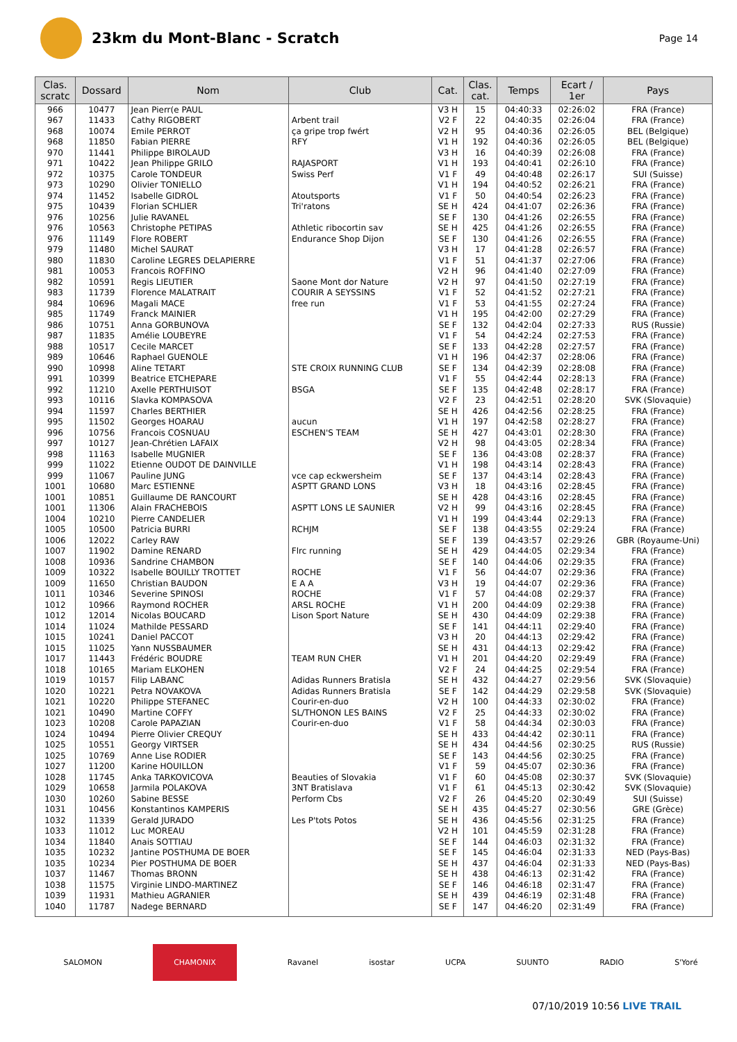23km du Mont-Blanc - Scratch
Page 14
| Clas. scratc | Dossard | Nom | Club | Cat. | Clas. cat. | Temps | Ecart / 1er | Pays |
| --- | --- | --- | --- | --- | --- | --- | --- | --- |
| 966 | 10477 | Jean Pierr(e PAUL | | V3 H | 15 | 04:40:33 | 02:26:02 | FRA (France) |
| 967 | 11433 | Cathy RIGOBERT | Arbent trail | V2 F | 22 | 04:40:35 | 02:26:04 | FRA (France) |
| 968 | 10074 | Emile PERROT | ça gripe trop fwért | V2 H | 95 | 04:40:36 | 02:26:05 | BEL (Belgique) |
| 968 | 11850 | Fabian PIERRE | RFY | V1 H | 192 | 04:40:36 | 02:26:05 | BEL (Belgique) |
| 970 | 11441 | Philippe BIROLAUD | | V3 H | 16 | 04:40:39 | 02:26:08 | FRA (France) |
| 971 | 10422 | Jean Philippe GRILO | RAJASPORT | V1 H | 193 | 04:40:41 | 02:26:10 | FRA (France) |
| 972 | 10375 | Carole TONDEUR | Swiss Perf | V1 F | 49 | 04:40:48 | 02:26:17 | SUI (Suisse) |
| 973 | 10290 | Olivier TONIELLO | | V1 H | 194 | 04:40:52 | 02:26:21 | FRA (France) |
| 974 | 11452 | Isabelle GIDROL | Atoutsports | V1 F | 50 | 04:40:54 | 02:26:23 | FRA (France) |
| 975 | 10439 | Florian SCHLIER | Tri'ratons | SE H | 424 | 04:41:07 | 02:26:36 | FRA (France) |
| 976 | 10256 | Julie RAVANEL | | SE F | 130 | 04:41:26 | 02:26:55 | FRA (France) |
| 976 | 10563 | Christophe PETIPAS | Athletic ribocortin sav | SE H | 425 | 04:41:26 | 02:26:55 | FRA (France) |
| 976 | 11149 | Flore ROBERT | Endurance Shop Dijon | SE F | 130 | 04:41:26 | 02:26:55 | FRA (France) |
| 979 | 11480 | Michel SAURAT | | V3 H | 17 | 04:41:28 | 02:26:57 | FRA (France) |
| 980 | 11830 | Caroline LEGRES DELAPIERRE | | V1 F | 51 | 04:41:37 | 02:27:06 | FRA (France) |
| 981 | 10053 | Francois ROFFINO | | V2 H | 96 | 04:41:40 | 02:27:09 | FRA (France) |
| 982 | 10591 | Regis LIEUTIER | Saone Mont dor Nature | V2 H | 97 | 04:41:50 | 02:27:19 | FRA (France) |
| 983 | 11739 | Florence MALATRAIT | COURIR A SEYSSINS | V1 F | 52 | 04:41:52 | 02:27:21 | FRA (France) |
| 984 | 10696 | Magali MACE | free run | V1 F | 53 | 04:41:55 | 02:27:24 | FRA (France) |
| 985 | 11749 | Franck MAINIER | | V1 H | 195 | 04:42:00 | 02:27:29 | FRA (France) |
| 986 | 10751 | Anna GORBUNOVA | | SE F | 132 | 04:42:04 | 02:27:33 | RUS (Russie) |
| 987 | 11835 | Amélie LOUBEYRE | | V1 F | 54 | 04:42:24 | 02:27:53 | FRA (France) |
| 988 | 10517 | Cecile MARCET | | SE F | 133 | 04:42:28 | 02:27:57 | FRA (France) |
| 989 | 10646 | Raphael GUENOLE | | V1 H | 196 | 04:42:37 | 02:28:06 | FRA (France) |
| 990 | 10998 | Aline TETART | STE CROIX RUNNING CLUB | SE F | 134 | 04:42:39 | 02:28:08 | FRA (France) |
| 991 | 10399 | Beatrice ETCHEPARE | | V1 F | 55 | 04:42:44 | 02:28:13 | FRA (France) |
| 992 | 11210 | Axelle PERTHUISOT | BSGA | SE F | 135 | 04:42:48 | 02:28:17 | FRA (France) |
| 993 | 10116 | Slavka KOMPASOVA | | V2 F | 23 | 04:42:51 | 02:28:20 | SVK (Slovaquie) |
| 994 | 11597 | Charles BERTHIER | | SE H | 426 | 04:42:56 | 02:28:25 | FRA (France) |
| 995 | 11502 | Georges HOARAU | aucun | V1 H | 197 | 04:42:58 | 02:28:27 | FRA (France) |
| 996 | 10756 | Francois COSNUAU | ESCHEN'S TEAM | SE H | 427 | 04:43:01 | 02:28:30 | FRA (France) |
| 997 | 10127 | Jean-Chrétien LAFAIX | | V2 H | 98 | 04:43:05 | 02:28:34 | FRA (France) |
| 998 | 11163 | Isabelle MUGNIER | | SE F | 136 | 04:43:08 | 02:28:37 | FRA (France) |
| 999 | 11022 | Etienne OUDOT DE DAINVILLE | | V1 H | 198 | 04:43:14 | 02:28:43 | FRA (France) |
| 999 | 11067 | Pauline JUNG | vce cap eckwersheim | SE F | 137 | 04:43:14 | 02:28:43 | FRA (France) |
| 1001 | 10680 | Marc ESTIENNE | ASPTT GRAND LONS | V3 H | 18 | 04:43:16 | 02:28:45 | FRA (France) |
| 1001 | 10851 | Guillaume DE RANCOURT | | SE H | 428 | 04:43:16 | 02:28:45 | FRA (France) |
| 1001 | 11306 | Alain FRACHEBOIS | ASPTT LONS LE SAUNIER | V2 H | 99 | 04:43:16 | 02:28:45 | FRA (France) |
| 1004 | 10210 | Pierre CANDELIER | | V1 H | 199 | 04:43:44 | 02:29:13 | FRA (France) |
| 1005 | 10500 | Patricia BURRI | RCHJM | SE F | 138 | 04:43:55 | 02:29:24 | FRA (France) |
| 1006 | 12022 | Carley RAW | | SE F | 139 | 04:43:57 | 02:29:26 | GBR (Royaume-Uni) |
| 1007 | 11902 | Damine RENARD | Flrc running | SE H | 429 | 04:44:05 | 02:29:34 | FRA (France) |
| 1008 | 10936 | Sandrine CHAMBON | | SE F | 140 | 04:44:06 | 02:29:35 | FRA (France) |
| 1009 | 10322 | Isabelle BOUILLY TROTTET | ROCHE | V1 F | 56 | 04:44:07 | 02:29:36 | FRA (France) |
| 1009 | 11650 | Christian BAUDON | E A A | V3 H | 19 | 04:44:07 | 02:29:36 | FRA (France) |
| 1011 | 10346 | Severine SPINOSI | ROCHE | V1 F | 57 | 04:44:08 | 02:29:37 | FRA (France) |
| 1012 | 10966 | Raymond ROCHER | ARSL ROCHE | V1 H | 200 | 04:44:09 | 02:29:38 | FRA (France) |
| 1012 | 12014 | Nicolas BOUCARD | Lison Sport Nature | SE H | 430 | 04:44:09 | 02:29:38 | FRA (France) |
| 1014 | 11024 | Mathilde PESSARD | | SE F | 141 | 04:44:11 | 02:29:40 | FRA (France) |
| 1015 | 10241 | Daniel PACCOT | | V3 H | 20 | 04:44:13 | 02:29:42 | FRA (France) |
| 1015 | 11025 | Yann NUSSBAUMER | | SE H | 431 | 04:44:13 | 02:29:42 | FRA (France) |
| 1017 | 11443 | Frédéric BOUDRE | TEAM RUN CHER | V1 H | 201 | 04:44:20 | 02:29:49 | FRA (France) |
| 1018 | 10165 | Mariam ELKOHEN | | V2 F | 24 | 04:44:25 | 02:29:54 | FRA (France) |
| 1019 | 10157 | Filip LABANC | Adidas Runners Bratisla | SE H | 432 | 04:44:27 | 02:29:56 | SVK (Slovaquie) |
| 1020 | 10221 | Petra NOVAKOVA | Adidas Runners Bratisla | SE F | 142 | 04:44:29 | 02:29:58 | SVK (Slovaquie) |
| 1021 | 10220 | Philippe STEFANEC | Courir-en-duo | V2 H | 100 | 04:44:33 | 02:30:02 | FRA (France) |
| 1021 | 10490 | Martine COFFY | SL/THONON LES BAINS | V2 F | 25 | 04:44:33 | 02:30:02 | FRA (France) |
| 1023 | 10208 | Carole PAPAZIAN | Courir-en-duo | V1 F | 58 | 04:44:34 | 02:30:03 | FRA (France) |
| 1024 | 10494 | Pierre Olivier CREQUY | | SE H | 433 | 04:44:42 | 02:30:11 | FRA (France) |
| 1025 | 10551 | Georgy VIRTSER | | SE H | 434 | 04:44:56 | 02:30:25 | RUS (Russie) |
| 1025 | 10769 | Anne Lise RODIER | | SE F | 143 | 04:44:56 | 02:30:25 | FRA (France) |
| 1027 | 11200 | Karine HOUILLON | | V1 F | 59 | 04:45:07 | 02:30:36 | FRA (France) |
| 1028 | 11745 | Anka TARKOVICOVA | Beauties of Slovakia | V1 F | 60 | 04:45:08 | 02:30:37 | SVK (Slovaquie) |
| 1029 | 10658 | Jarmila POLAKOVA | 3NT Bratislava | V1 F | 61 | 04:45:13 | 02:30:42 | SVK (Slovaquie) |
| 1030 | 10260 | Sabine BESSE | Perform Cbs | V2 F | 26 | 04:45:20 | 02:30:49 | SUI (Suisse) |
| 1031 | 10456 | Konstantinos KAMPERIS | | SE H | 435 | 04:45:27 | 02:30:56 | GRE (Grèce) |
| 1032 | 11339 | Gerald JURADO | Les P'tots Potos | SE H | 436 | 04:45:56 | 02:31:25 | FRA (France) |
| 1033 | 11012 | Luc MOREAU | | V2 H | 101 | 04:45:59 | 02:31:28 | FRA (France) |
| 1034 | 11840 | Anais SOTTIAU | | SE F | 144 | 04:46:03 | 02:31:32 | FRA (France) |
| 1035 | 10232 | Jantine POSTHUMA DE BOER | | SE F | 145 | 04:46:04 | 02:31:33 | NED (Pays-Bas) |
| 1035 | 10234 | Pier POSTHUMA DE BOER | | SE H | 437 | 04:46:04 | 02:31:33 | NED (Pays-Bas) |
| 1037 | 11467 | Thomas BRONN | | SE H | 438 | 04:46:13 | 02:31:42 | FRA (France) |
| 1038 | 11575 | Virginie LINDO-MARTINEZ | | SE F | 146 | 04:46:18 | 02:31:47 | FRA (France) |
| 1039 | 11931 | Mathieu AGRANIER | | SE H | 439 | 04:46:19 | 02:31:48 | FRA (France) |
| 1040 | 11787 | Nadege BERNARD | | SE F | 147 | 04:46:20 | 02:31:49 | FRA (France) |
SALOMON CHAMONIX Ravanel isostar UCPA SUUNTO RADIO S'Yoré
07/10/2019 10:56 LIVE TRAIL